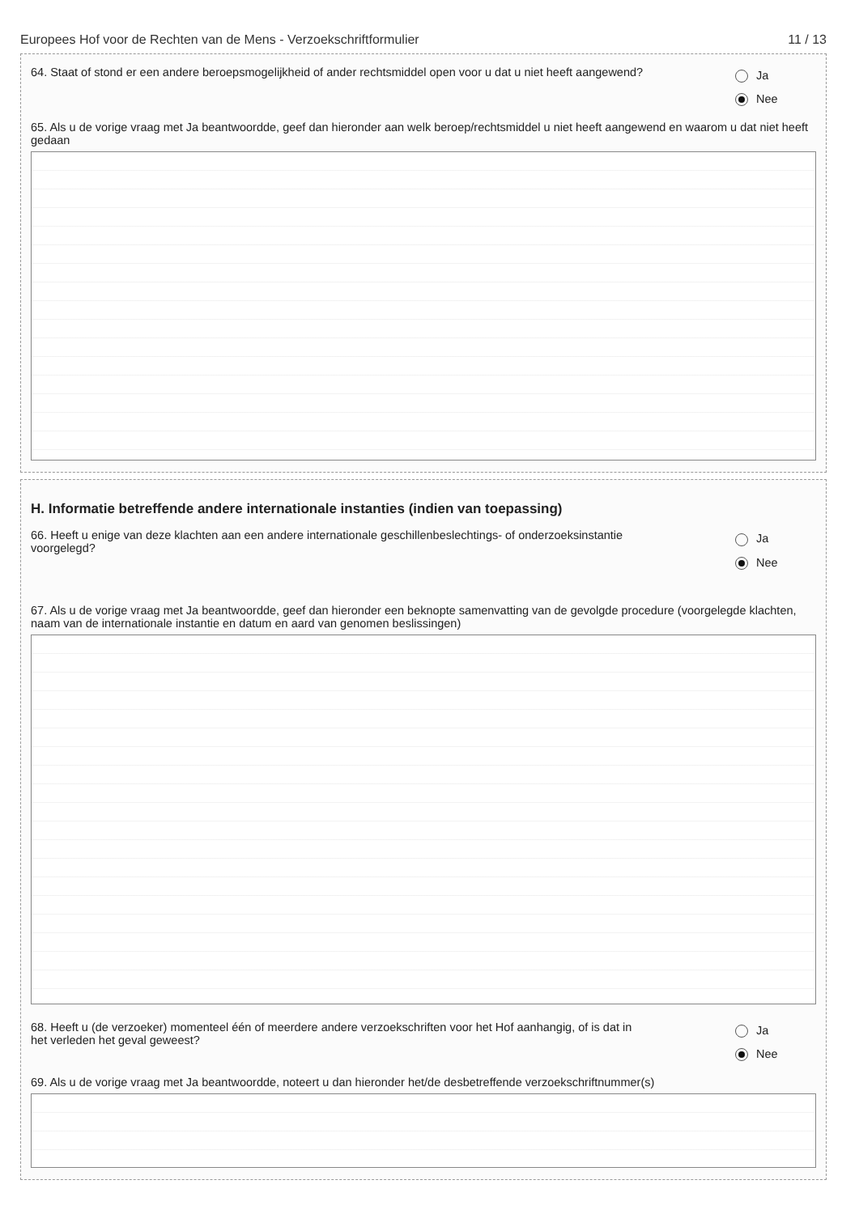Europees Hof voor de Rechten van de Mens - Verzoekschriftformulier 11 / 13
64. Staat of stond er een andere beroepsmogelijkheid of ander rechtsmiddel open voor u dat u niet heeft aangewend?
Ja
Nee
65. Als u de vorige vraag met Ja beantwoordde, geef dan hieronder aan welk beroep/rechtsmiddel u niet heeft aangewend en waarom u dat niet heeft gedaan
H. Informatie betreffende andere internationale instanties (indien van toepassing)
66. Heeft u enige van deze klachten aan een andere internationale geschillenbeslechtings- of onderzoeksinstantie voorgelegd?
Ja
Nee
67. Als u de vorige vraag met Ja beantwoordde, geef dan hieronder een beknopte samenvatting van de gevolgde procedure (voorgelegde klachten, naam van de internationale instantie en datum en aard van genomen beslissingen)
68. Heeft u (de verzoeker) momenteel één of meerdere andere verzoekschriften voor het Hof aanhangig, of is dat in het verleden het geval geweest?
Ja
Nee
69. Als u de vorige vraag met Ja beantwoordde, noteert u dan hieronder het/de desbetreffende verzoekschriftnummer(s)